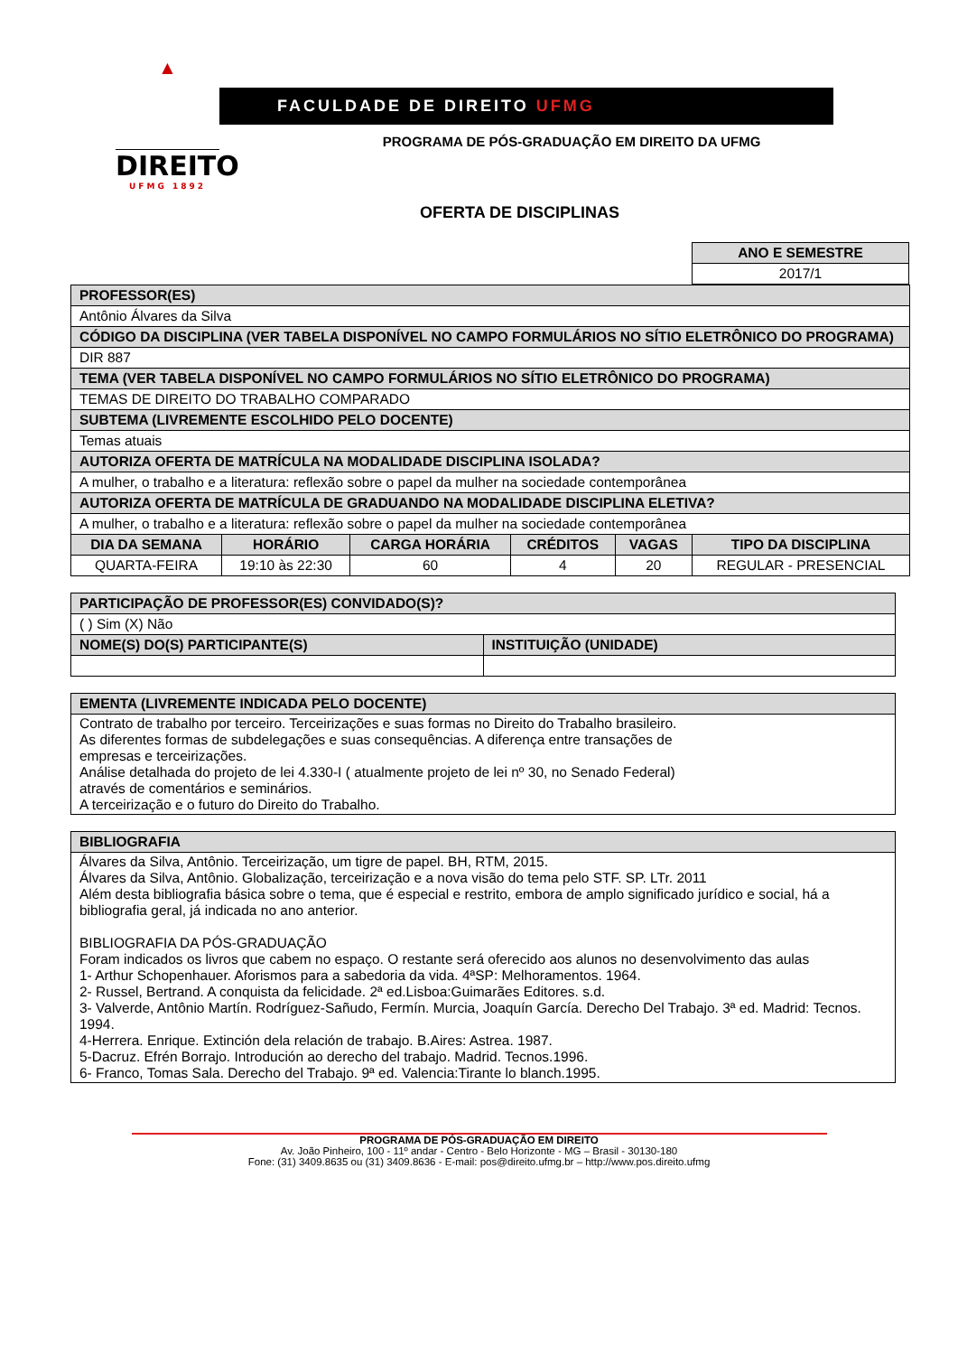▲
DIREITO
UFMG 1892
FACULDADE DE DIREITO UFMG
PROGRAMA DE PÓS-GRADUAÇÃO EM DIREITO DA UFMG
OFERTA DE DISCIPLINAS
| ANO E SEMESTRE |
| --- |
| 2017/1 |
| PROFESSOR(ES) | | | | | |
| --- | --- | --- | --- | --- | --- |
| Antônio Álvares da Silva | | | | | |
| CÓDIGO DA DISCIPLINA (VER TABELA DISPONÍVEL NO CAMPO FORMULÁRIOS NO SÍTIO ELETRÔNICO DO PROGRAMA) | | | | | |
| DIR 887 | | | | | |
| TEMA (VER TABELA DISPONÍVEL NO CAMPO FORMULÁRIOS NO SÍTIO ELETRÔNICO DO PROGRAMA) | | | | | |
| TEMAS DE DIREITO DO TRABALHO COMPARADO | | | | | |
| SUBTEMA (LIVREMENTE ESCOLHIDO PELO DOCENTE) | | | | | |
| Temas atuais | | | | | |
| AUTORIZA OFERTA DE MATRÍCULA NA MODALIDADE DISCIPLINA ISOLADA? | | | | | |
| A mulher, o trabalho e a literatura: reflexão sobre o papel da mulher na sociedade contemporânea | | | | | |
| AUTORIZA OFERTA DE MATRÍCULA DE GRADUANDO NA MODALIDADE DISCIPLINA ELETIVA? | | | | | |
| A mulher, o trabalho e a literatura: reflexão sobre o papel da mulher na sociedade contemporânea | | | | | |
| DIA DA SEMANA | HORÁRIO | CARGA HORÁRIA | CRÉDITOS | VAGAS | TIPO DA DISCIPLINA |
| QUARTA-FEIRA | 19:10 às 22:30 | 60 | 4 | 20 | REGULAR - PRESENCIAL |
| PARTICIPAÇÃO DE PROFESSOR(ES) CONVIDADO(S)? | |
| --- | --- |
| ( ) Sim (X) Não | |
| NOME(S) DO(S) PARTICIPANTE(S) | INSTITUIÇÃO (UNIDADE) |
| EMENTA (LIVREMENTE INDICADA PELO DOCENTE) |
| --- |
| Contrato de trabalho por terceiro. Terceirizações e suas formas no Direito do Trabalho brasileiro. As diferentes formas de subdelegações e suas consequências. A diferença entre transações de empresas e terceirizações. Análise detalhada do projeto de lei 4.330-I ( atualmente projeto de lei nº 30, no Senado Federal) através de comentários e seminários. A terceirização e o futuro do Direito do Trabalho. |
| BIBLIOGRAFIA |
| --- |
| Álvares da Silva, Antônio. Terceirização, um tigre de papel. BH, RTM, 2015. Álvares da Silva, Antônio. Globalização, terceirização e a nova visão do tema pelo STF. SP. LTr. 2011 Além desta bibliografia básica sobre o tema, que é especial e restrito, embora de amplo significado jurídico e social, há a bibliografia geral, já indicada no ano anterior. BIBLIOGRAFIA DA PÓS-GRADUAÇÃO Foram indicados os livros que cabem no espaço. O restante será oferecido aos alunos no desenvolvimento das aulas 1- Arthur Schopenhauer. Aforismos para a sabedoria da vida. 4ªSP: Melhoramentos. 1964. 2- Russel, Bertrand. A conquista da felicidade. 2ª ed.Lisboa:Guimarães Editores. s.d. 3- Valverde, Antônio Martín. Rodríguez-Sañudo, Fermín. Murcia, Joaquín García. Derecho Del Trabajo. 3ª ed. Madrid: Tecnos. 1994. 4-Herrera. Enrique. Extinción dela relación de trabajo. B.Aires: Astrea. 1987. 5-Dacruz. Efrén Borrajo. Introdución ao derecho del trabajo. Madrid. Tecnos.1996. 6- Franco, Tomas Sala. Derecho del Trabajo. 9ª ed. Valencia:Tirante lo blanch.1995. |
PROGRAMA DE PÓS-GRADUAÇÃO EM DIREITO
Av. João Pinheiro, 100 - 11º andar - Centro - Belo Horizonte - MG – Brasil - 30130-180
Fone: (31) 3409.8635 ou (31) 3409.8636 - E-mail: pos@direito.ufmg.br – http://www.pos.direito.ufmg